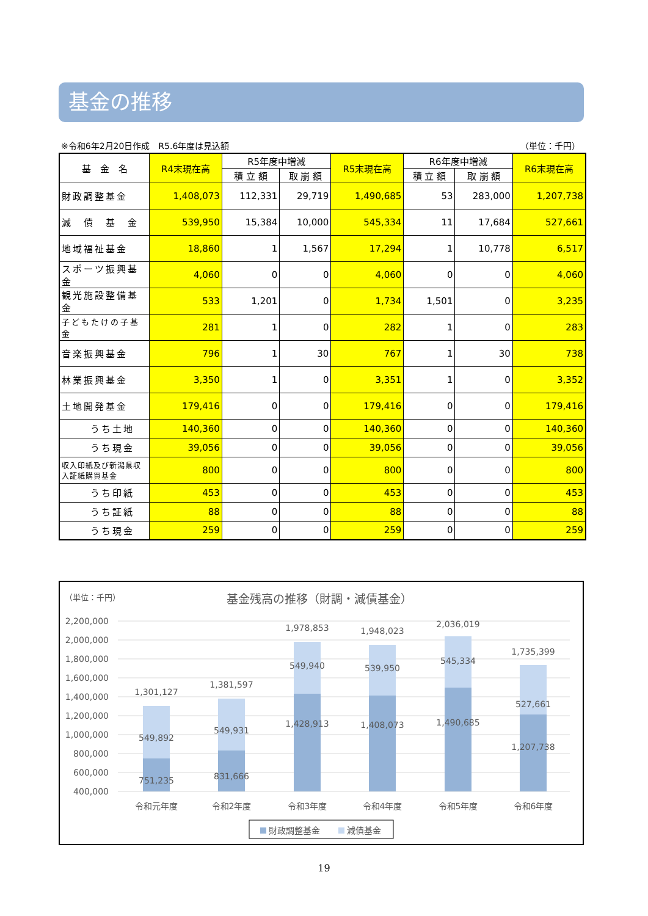基金の推移
※令和6年2月20日作成　R5.6年度は見込額 （単位：千円）
| 基 金 名 | R4末現在高 | R5年度中増減 | | R5末現在高 | R6年度中増減 | | R6末現在高 |
| --- | --- | --- | --- | --- | --- | --- | --- |
| | | 積 立 額 | 取 崩 額 | | 積 立 額 | 取 崩 額 | |
| 財政調整基金 | 1,408,073 | 112,331 | 29,719 | 1,490,685 | 53 | 283,000 | 1,207,738 |
| 減 債 基 金 | 539,950 | 15,384 | 10,000 | 545,334 | 11 | 17,684 | 527,661 |
| 地域福祉基金 | 18,860 | 1 | 1,567 | 17,294 | 1 | 10,778 | 6,517 |
| スポーツ振興基金 | 4,060 | 0 | 0 | 4,060 | 0 | 0 | 4,060 |
| 観光施設整備基金 | 533 | 1,201 | 0 | 1,734 | 1,501 | 0 | 3,235 |
| 子どもたけの子基金 | 281 | 1 | 0 | 282 | 1 | 0 | 283 |
| 音楽振興基金 | 796 | 1 | 30 | 767 | 1 | 30 | 738 |
| 林業振興基金 | 3,350 | 1 | 0 | 3,351 | 1 | 0 | 3,352 |
| 土地開発基金 | 179,416 | 0 | 0 | 179,416 | 0 | 0 | 179,416 |
| うち土地 | 140,360 | 0 | 0 | 140,360 | 0 | 0 | 140,360 |
| うち現金 | 39,056 | 0 | 0 | 39,056 | 0 | 0 | 39,056 |
| 収入印紙及び新潟県収入証紙購買基金 | 800 | 0 | 0 | 800 | 0 | 0 | 800 |
| うち印紙 | 453 | 0 | 0 | 453 | 0 | 0 | 453 |
| うち証紙 | 88 | 0 | 0 | 88 | 0 | 0 | 88 |
| うち現金 | 259 | 0 | 0 | 259 | 0 | 0 | 259 |
（単位：千円）
基金残高の推移（財調・減債基金）
2,200,000
2,000,000
1,800,000
1,600,000
1,400,000
1,200,000
1,000,000
800,000
600,000
400,000
1,301,127
549,892
751,235
令和元年度
1,381,597
549,931
831,666
令和2年度
1,978,853
549,940
1,428,913
令和3年度
1,948,023
539,950
1,408,073
令和4年度
2,036,019
545,334
1,490,685
令和5年度
1,735,399
527,661
1,207,738
令和6年度
財政調整基金
減債基金
19